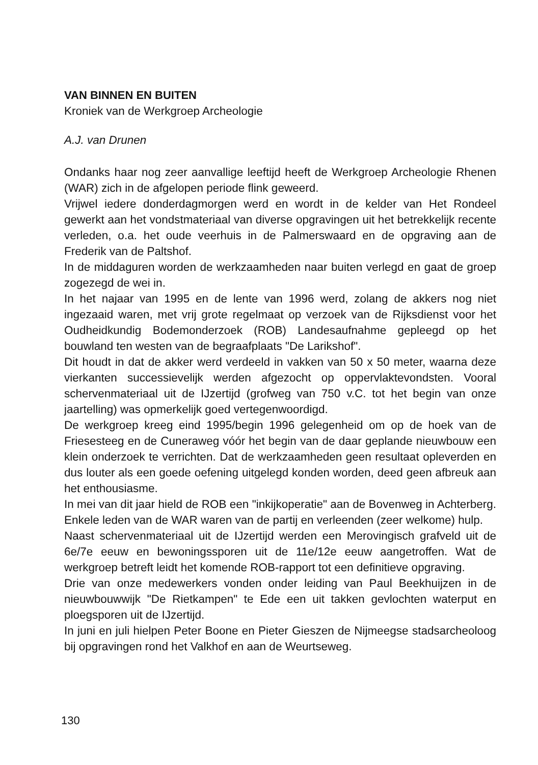VAN BINNEN EN BUITEN
Kroniek van de Werkgroep Archeologie
A.J. van Drunen
Ondanks haar nog zeer aanvallige leeftijd heeft de Werkgroep Archeologie Rhenen (WAR) zich in de afgelopen periode flink geweerd.
Vrijwel iedere donderdagmorgen werd en wordt in de kelder van Het Rondeel gewerkt aan het vondstmateriaal van diverse opgravingen uit het betrekkelijk recente verleden, o.a. het oude veerhuis in de Palmerswaard en de opgraving aan de Frederik van de Paltshof.
In de middaguren worden de werkzaamheden naar buiten verlegd en gaat de groep zogezegd de wei in.
In het najaar van 1995 en de lente van 1996 werd, zolang de akkers nog niet ingezaaid waren, met vrij grote regelmaat op verzoek van de Rijksdienst voor het Oudheidkundig Bodemonderzoek (ROB) Landesaufnahme gepleegd op het bouwland ten westen van de begraafplaats "De Larikshof".
Dit houdt in dat de akker werd verdeeld in vakken van 50 x 50 meter, waarna deze vierkanten successievelijk werden afgezocht op oppervlaktevondsten. Vooral schervenmateriaal uit de IJzertijd (grofweg van 750 v.C. tot het begin van onze jaartelling) was opmerkelijk goed vertegenwoordigd.
De werkgroep kreeg eind 1995/begin 1996 gelegenheid om op de hoek van de Friesesteeg en de Cuneraweg vóór het begin van de daar geplande nieuwbouw een klein onderzoek te verrichten. Dat de werkzaamheden geen resultaat opleverden en dus louter als een goede oefening uitgelegd konden worden, deed geen afbreuk aan het enthousiasme.
In mei van dit jaar hield de ROB een "inkijkoperatie" aan de Bovenweg in Achterberg. Enkele leden van de WAR waren van de partij en verleenden (zeer welkome) hulp.
Naast schervenmateriaal uit de IJzertijd werden een Merovingisch grafveld uit de 6e/7e eeuw en bewoningssporen uit de 11e/12e eeuw aangetroffen. Wat de werkgroep betreft leidt het komende ROB-rapport tot een definitieve opgraving.
Drie van onze medewerkers vonden onder leiding van Paul Beekhuijzen in de nieuwbouwwijk "De Rietkampen" te Ede een uit takken gevlochten waterput en ploegsporen uit de IJzertijd.
In juni en juli hielpen Peter Boone en Pieter Gieszen de Nijmeegse stadsarcheoloog bij opgravingen rond het Valkhof en aan de Weurtseweg.
130